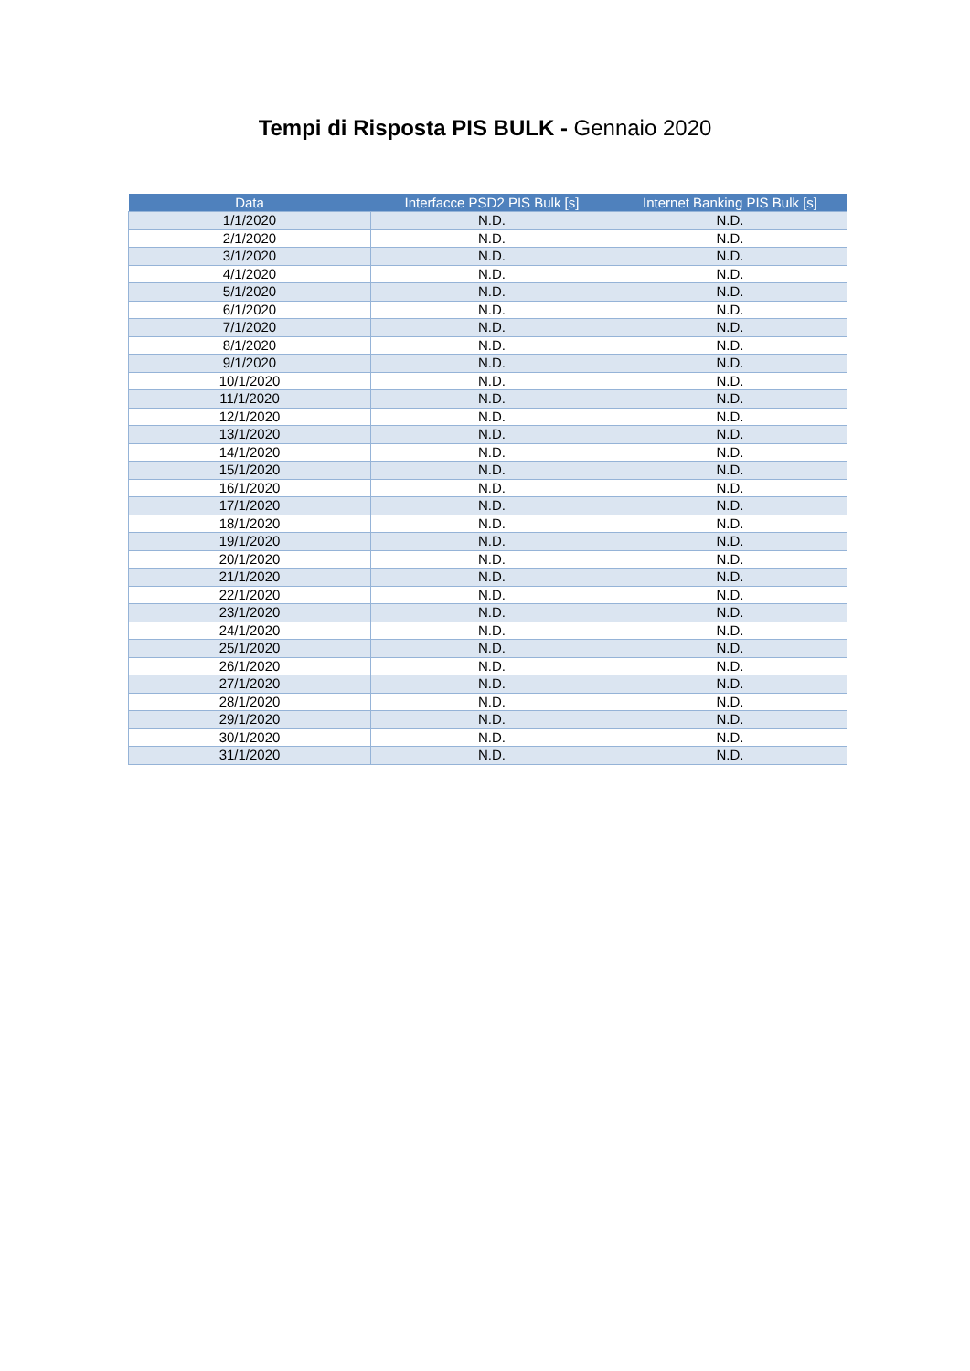Tempi di Risposta PIS BULK - Gennaio 2020
| Data | Interfacce PSD2 PIS Bulk [s] | Internet Banking PIS Bulk [s] |
| --- | --- | --- |
| 1/1/2020 | N.D. | N.D. |
| 2/1/2020 | N.D. | N.D. |
| 3/1/2020 | N.D. | N.D. |
| 4/1/2020 | N.D. | N.D. |
| 5/1/2020 | N.D. | N.D. |
| 6/1/2020 | N.D. | N.D. |
| 7/1/2020 | N.D. | N.D. |
| 8/1/2020 | N.D. | N.D. |
| 9/1/2020 | N.D. | N.D. |
| 10/1/2020 | N.D. | N.D. |
| 11/1/2020 | N.D. | N.D. |
| 12/1/2020 | N.D. | N.D. |
| 13/1/2020 | N.D. | N.D. |
| 14/1/2020 | N.D. | N.D. |
| 15/1/2020 | N.D. | N.D. |
| 16/1/2020 | N.D. | N.D. |
| 17/1/2020 | N.D. | N.D. |
| 18/1/2020 | N.D. | N.D. |
| 19/1/2020 | N.D. | N.D. |
| 20/1/2020 | N.D. | N.D. |
| 21/1/2020 | N.D. | N.D. |
| 22/1/2020 | N.D. | N.D. |
| 23/1/2020 | N.D. | N.D. |
| 24/1/2020 | N.D. | N.D. |
| 25/1/2020 | N.D. | N.D. |
| 26/1/2020 | N.D. | N.D. |
| 27/1/2020 | N.D. | N.D. |
| 28/1/2020 | N.D. | N.D. |
| 29/1/2020 | N.D. | N.D. |
| 30/1/2020 | N.D. | N.D. |
| 31/1/2020 | N.D. | N.D. |